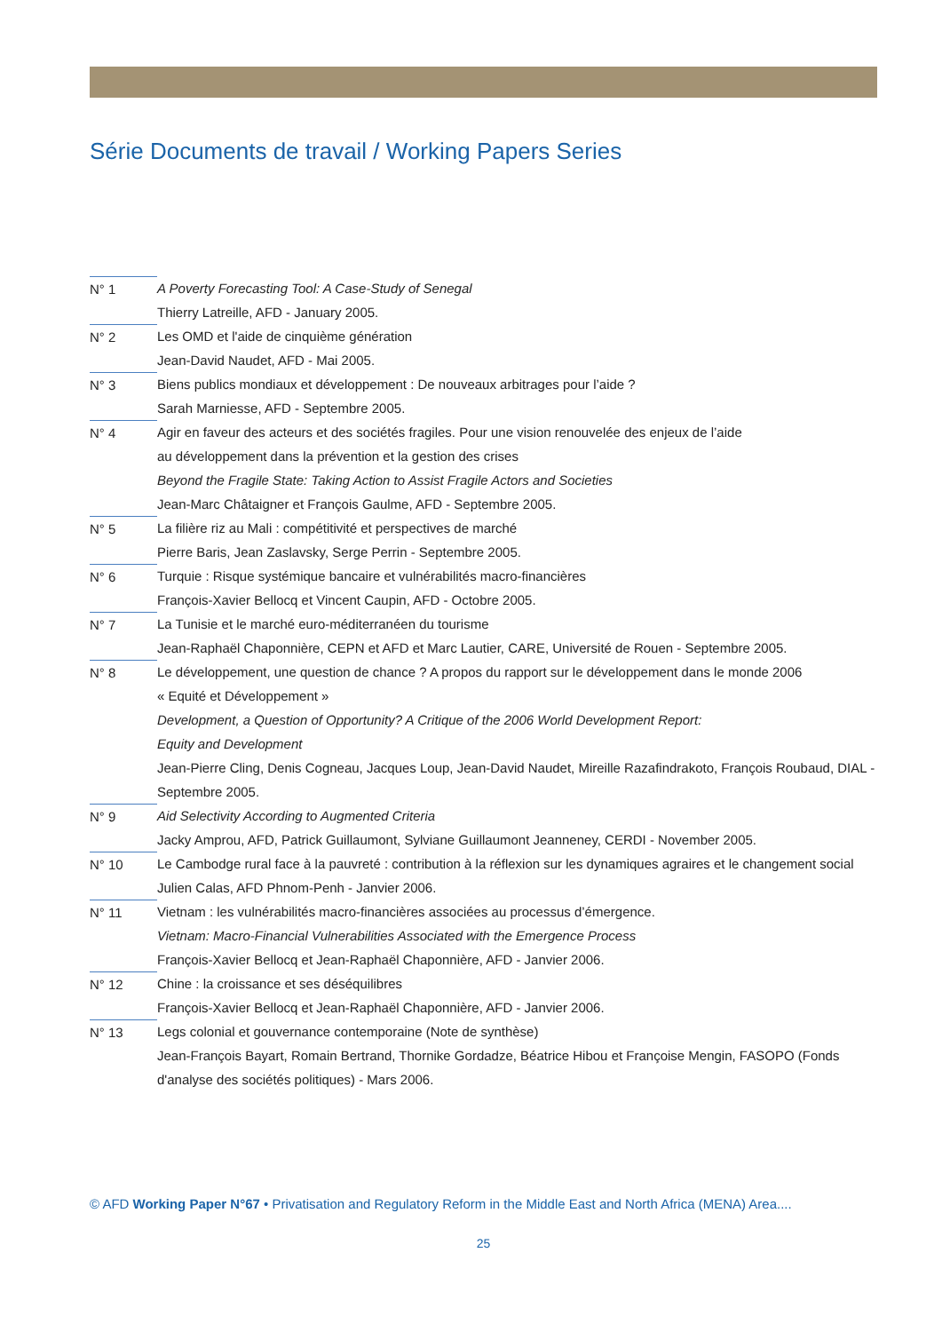Série Documents de travail / Working Papers Series
N° 1 A Poverty Forecasting Tool: A Case-Study of Senegal
Thierry Latreille, AFD - January 2005.
N° 2 Les OMD et l'aide de cinquième génération
Jean-David Naudet, AFD - Mai 2005.
N° 3 Biens publics mondiaux et développement : De nouveaux arbitrages pour l’aide ?
Sarah Marniesse, AFD - Septembre 2005.
N° 4 Agir en faveur des acteurs et des sociétés fragiles. Pour une vision renouvelée des enjeux de l’aide
au développement dans la prévention et la gestion des crises
Beyond the Fragile State: Taking Action to Assist Fragile Actors and Societies
Jean-Marc Châtaigner et François Gaulme, AFD - Septembre 2005.
N° 5 La filière riz au Mali : compétitivité et perspectives de marché
Pierre Baris, Jean Zaslavsky, Serge Perrin - Septembre 2005.
N° 6 Turquie : Risque systémique bancaire et vulnérabilités macro-financières
François-Xavier Bellocq et Vincent Caupin, AFD - Octobre 2005.
N° 7 La Tunisie et le marché euro-méditerranéen du tourisme
Jean-Raphaël Chaponnière, CEPN et AFD et Marc Lautier, CARE, Université de Rouen - Septembre 2005.
N° 8 Le développement, une question de chance ? A propos du rapport sur le développement dans le monde 2006
« Equité et Développement »
Development, a Question of Opportunity? A Critique of the 2006 World Development Report:
Equity and Development
Jean-Pierre Cling, Denis Cogneau, Jacques Loup, Jean-David Naudet, Mireille Razafindrakoto, François Roubaud, DIAL - Septembre 2005.
N° 9 Aid Selectivity According to Augmented Criteria
Jacky Amprou, AFD, Patrick Guillaumont, Sylviane Guillaumont Jeanneney, CERDI - November 2005.
N° 10 Le Cambodge rural face à la pauvreté : contribution à la réflexion sur les dynamiques agraires et le changement social
Julien Calas, AFD Phnom-Penh - Janvier 2006.
N° 11 Vietnam : les vulnérabilités macro-financières associées au processus d’émergence.
Vietnam: Macro-Financial Vulnerabilities Associated with the Emergence Process
François-Xavier Bellocq et Jean-Raphaël Chaponnière, AFD - Janvier 2006.
N° 12 Chine : la croissance et ses déséquilibres
François-Xavier Bellocq et Jean-Raphaël Chaponnière, AFD - Janvier 2006.
N° 13 Legs colonial et gouvernance contemporaine (Note de synthèse)
Jean-François Bayart, Romain Bertrand, Thornike Gordadze, Béatrice Hibou et Françoise Mengin, FASOPO (Fonds d'analyse des sociétés politiques) - Mars 2006.
© AFD Working Paper N°67 • Privatisation and Regulatory Reform in the Middle East and North Africa (MENA) Area....
25